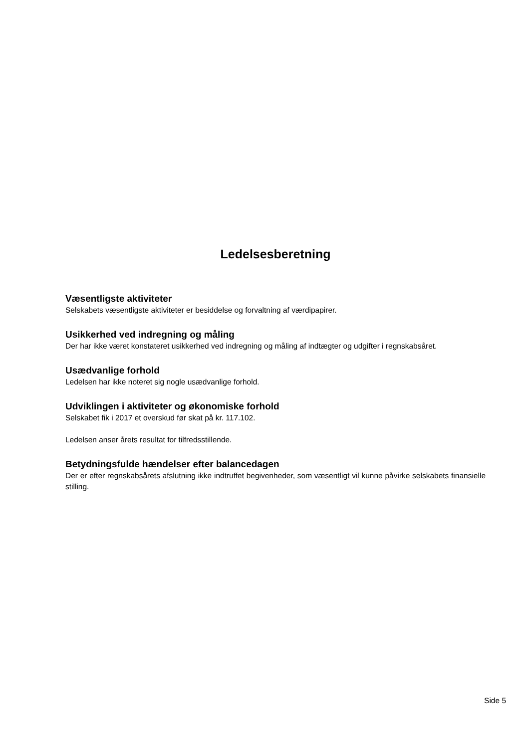Ledelsesberetning
Væsentligste aktiviteter
Selskabets væsentligste aktiviteter er besiddelse og forvaltning af værdipapirer.
Usikkerhed ved indregning og måling
Der har ikke været konstateret usikkerhed ved indregning og måling af indtægter og udgifter i regnskabsåret.
Usædvanlige forhold
Ledelsen har ikke noteret sig nogle usædvanlige forhold.
Udviklingen i aktiviteter og økonomiske forhold
Selskabet fik i 2017 et overskud før skat på kr. 117.102.
Ledelsen anser årets resultat for tilfredsstillende.
Betydningsfulde hændelser efter balancedagen
Der er efter regnskabsårets afslutning ikke indtruffet begivenheder, som væsentligt vil kunne påvirke selskabets finansielle stilling.
Side 5